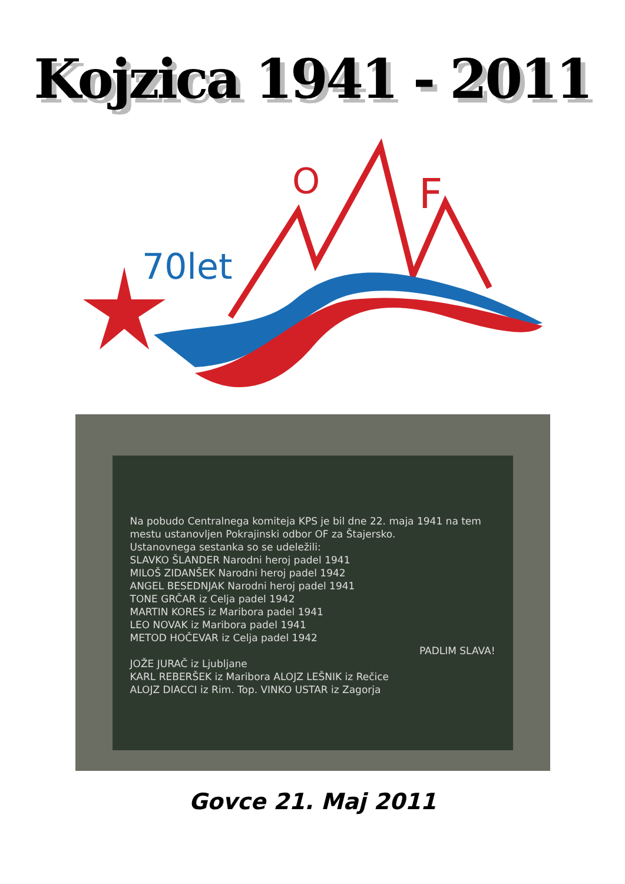Kojzica 1941 - 2011
70let
O
F
Na pobudo Centralnega komiteja KPS je bil dne 22. maja 1941 na tem mestu ustanovljen Pokrajinski odbor OF za Štajersko.
Ustanovnega sestanka so se udeležili:
SLAVKO ŠLANDER Narodni heroj padel 1941
MILOŠ ZIDANŠEK Narodni heroj padel 1942
ANGEL BESEDNJAK Narodni heroj padel 1941
TONE GRČAR iz Celja padel 1942
MARTIN KORES iz Maribora padel 1941
LEO NOVAK iz Maribora padel 1941
METOD HOČEVAR iz Celja padel 1942
PADLIM SLAVA!
JOŽE JURAČ iz Ljubljane
KARL REBERŠEK iz Maribora ALOJZ LEŠNIK iz Rečice
ALOJZ DIACCI iz Rim. Top. VINKO USTAR iz Zagorja
Govce 21. Maj 2011